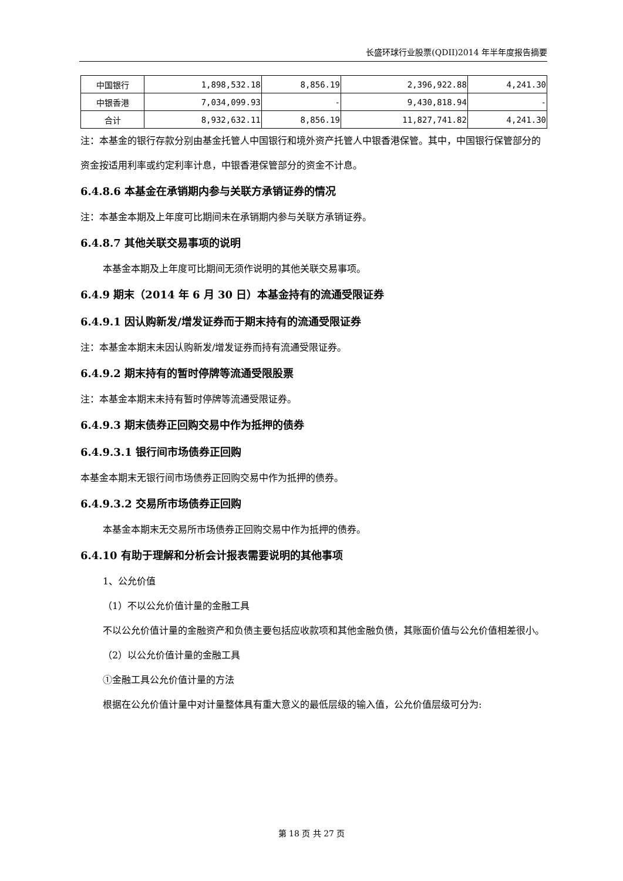长盛环球行业股票(QDII)2014 年半年度报告摘要
| 中国银行 | 1,898,532.18 | 8,856.19 | 2,396,922.88 | 4,241.30 |
| 中银香港 | 7,034,099.93 | - | 9,430,818.94 | - |
| 合计 | 8,932,632.11 | 8,856.19 | 11,827,741.82 | 4,241.30 |
注：本基金的银行存款分别由基金托管人中国银行和境外资产托管人中银香港保管。其中，中国银行保管部分的资金按适用利率或约定利率计息，中银香港保管部分的资金不计息。
6.4.8.6 本基金在承销期内参与关联方承销证券的情况
注：本基金本期及上年度可比期间未在承销期内参与关联方承销证券。
6.4.8.7 其他关联交易事项的说明
本基金本期及上年度可比期间无须作说明的其他关联交易事项。
6.4.9 期末（2014 年 6 月 30 日）本基金持有的流通受限证券
6.4.9.1 因认购新发/增发证券而于期末持有的流通受限证券
注：本基金本期末未因认购新发/增发证券而持有流通受限证券。
6.4.9.2 期末持有的暂时停牌等流通受限股票
注：本基金本期末未持有暂时停牌等流通受限证券。
6.4.9.3 期末债券正回购交易中作为抵押的债券
6.4.9.3.1 银行间市场债券正回购
本基金本期末无银行间市场债券正回购交易中作为抵押的债券。
6.4.9.3.2 交易所市场债券正回购
本基金本期末无交易所市场债券正回购交易中作为抵押的债券。
6.4.10 有助于理解和分析会计报表需要说明的其他事项
1、公允价值
（1）不以公允价值计量的金融工具
不以公允价值计量的金融资产和负债主要包括应收款项和其他金融负债，其账面价值与公允价值相差很小。
（2）以公允价值计量的金融工具
①金融工具公允价值计量的方法
根据在公允价值计量中对计量整体具有重大意义的最低层级的输入值，公允价值层级可分为:
第 18 页 共 27 页